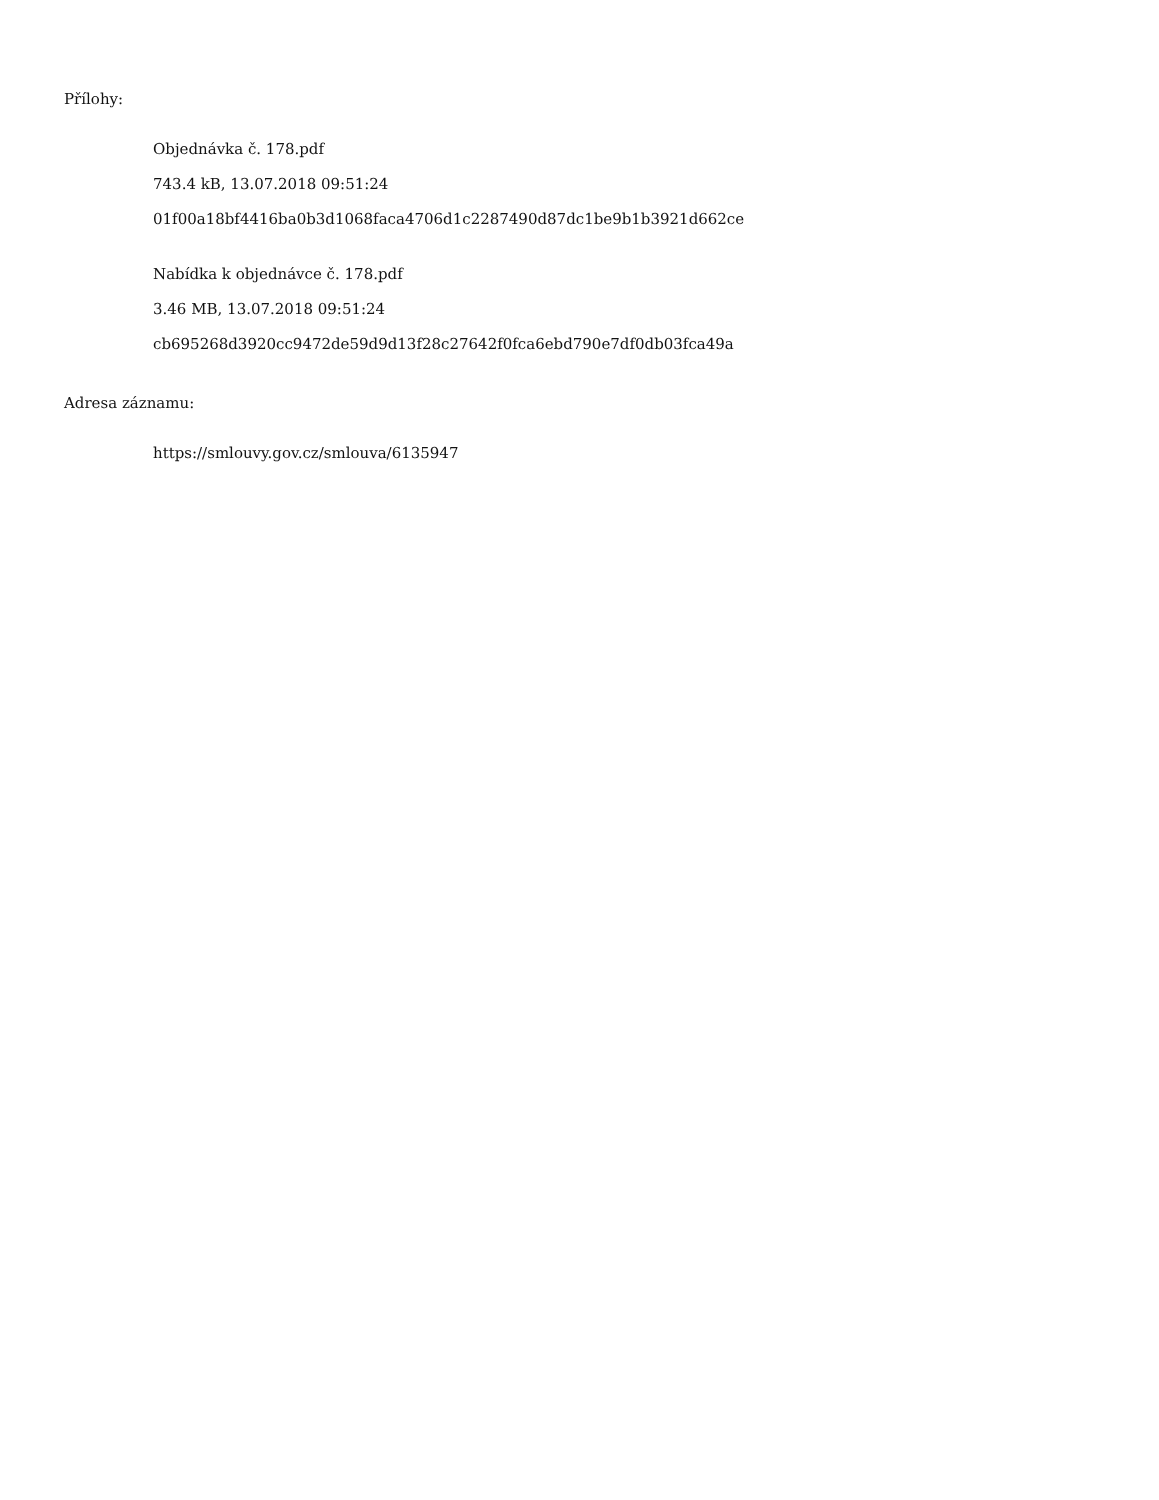Přílohy:
Objednávka č. 178.pdf
743.4 kB, 13.07.2018 09:51:24
01f00a18bf4416ba0b3d1068faca4706d1c2287490d87dc1be9b1b3921d662ce
Nabídka k objednávce č. 178.pdf
3.46 MB, 13.07.2018 09:51:24
cb695268d3920cc9472de59d9d13f28c27642f0fca6ebd790e7df0db03fca49a
Adresa záznamu:
https://smlouvy.gov.cz/smlouva/6135947